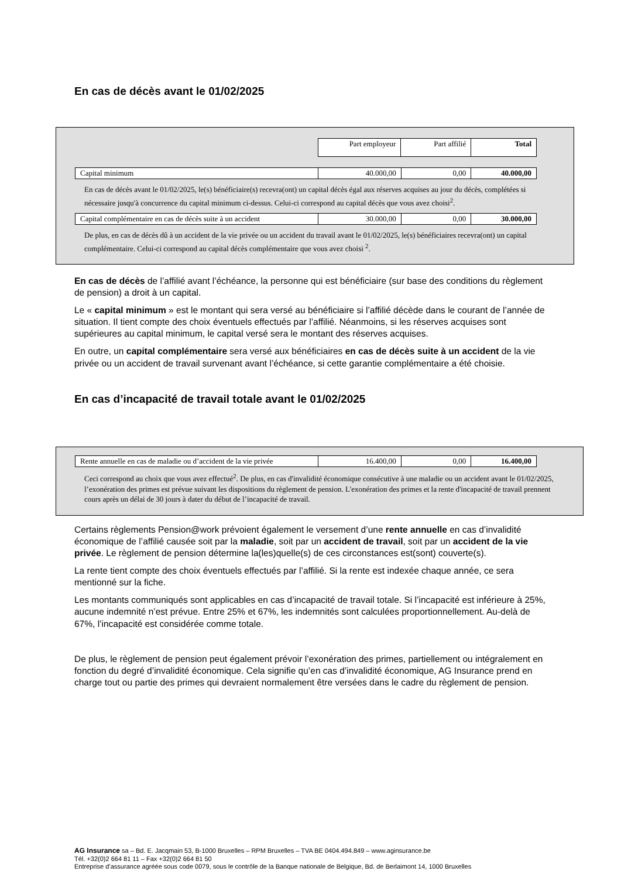En cas de décès avant le 01/02/2025
| | Part employeur | Part affilié | Total |
| Capital minimum | 40.000,00 | 0,00 | 40.000,00 |
En cas de décès avant le 01/02/2025, le(s) bénéficiaire(s) recevra(ont) un capital décès égal aux réserves acquises au jour du décès, complétées si nécessaire jusqu'à concurrence du capital minimum ci-dessus. Celui-ci correspond au capital décès que vous avez choisi<sup>2</sup>.
| Capital complémentaire en cas de décès suite à un accident | 30.000,00 | 0,00 | 30.000,00 |
De plus, en cas de décès dû à un accident de la vie privée ou un accident du travail avant le 01/02/2025, le(s) bénéficiaires recevra(ont) un capital complémentaire. Celui-ci correspond au capital décès complémentaire que vous avez choisi <sup>2</sup>.
En cas de décès de l’affilié avant l’échéance, la personne qui est bénéficiaire (sur base des conditions du règlement de pension) a droit à un capital.
Le « capital minimum » est le montant qui sera versé au bénéficiaire si l’affilié décède dans le courant de l’année de situation. Il tient compte des choix éventuels effectués par l’affilié. Néanmoins, si les réserves acquises sont supérieures au capital minimum, le capital versé sera le montant des réserves acquises.
En outre, un capital complémentaire sera versé aux bénéficiaires en cas de décès suite à un accident de la vie privée ou un accident de travail survenant avant l’échéance, si cette garantie complémentaire a été choisie.
En cas d’incapacité de travail totale avant le 01/02/2025
| Rente annuelle en cas de maladie ou d’accident de la vie privée | 16.400,00 | 0,00 | 16.400,00 |
Ceci correspond au choix que vous avez effectué<sup>2</sup>. De plus, en cas d'invalidité économique consécutive à une maladie ou un accident avant le 01/02/2025, l’exonération des primes est prévue suivant les dispositions du règlement de pension. L'exonération des primes et la rente d'incapacité de travail prennent cours après un délai de 30 jours à dater du début de l’incapacité de travail.
Certains règlements Pension@work prévoient également le versement d’une rente annuelle en cas d’invalidité économique de l’affilié causée soit par la maladie, soit par un accident de travail, soit par un accident de la vie privée. Le règlement de pension détermine la(les)quelle(s) de ces circonstances est(sont) couverte(s).
La rente tient compte des choix éventuels effectués par l’affilié. Si la rente est indexée chaque année, ce sera mentionné sur la fiche.
Les montants communiqués sont applicables en cas d’incapacité de travail totale. Si l’incapacité est inférieure à 25%, aucune indemnité n’est prévue. Entre 25% et 67%, les indemnités sont calculées proportionnellement. Au-delà de 67%, l’incapacité est considérée comme totale.
De plus, le règlement de pension peut également prévoir l’exonération des primes, partiellement ou intégralement en fonction du degré d’invalidité économique. Cela signifie qu’en cas d’invalidité économique, AG Insurance prend en charge tout ou partie des primes qui devraient normalement être versées dans le cadre du règlement de pension.
AG Insurance sa – Bd. E. Jacqmain 53, B-1000 Bruxelles – RPM Bruxelles – TVA BE 0404.494.849 – www.aginsurance.be
Tél. +32(0)2 664 81 11 – Fax +32(0)2 664 81 50
Entreprise d’assurance agréée sous code 0079, sous le contrôle de la Banque nationale de Belgique, Bd. de Berlaimont 14, 1000 Bruxelles